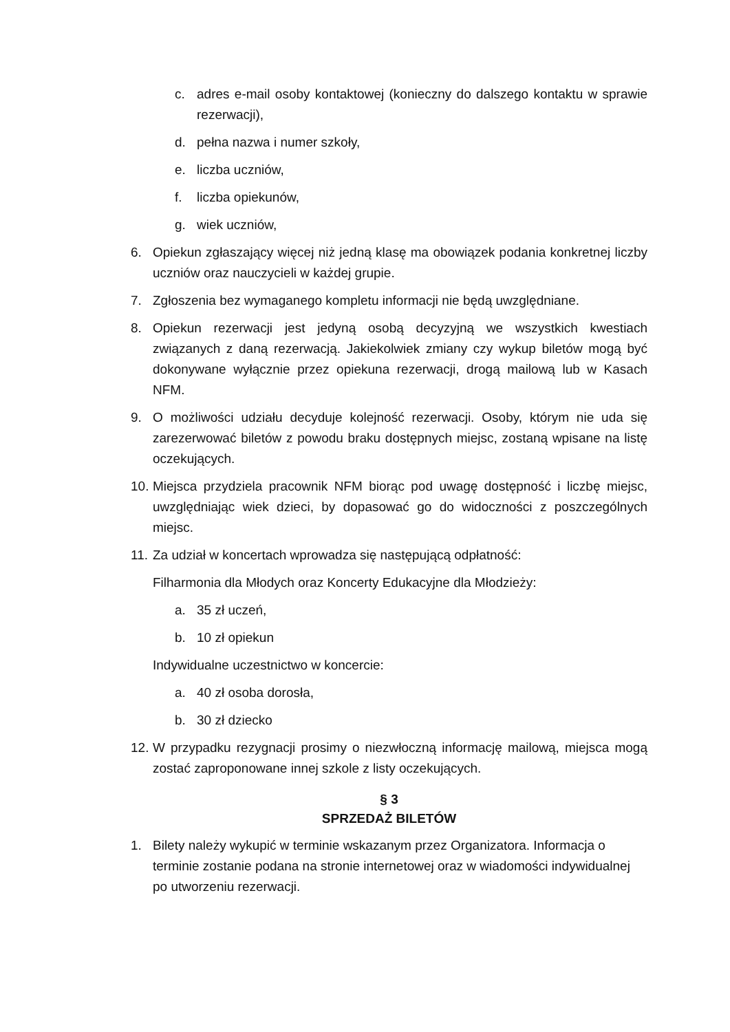c. adres e-mail osoby kontaktowej (konieczny do dalszego kontaktu w sprawie rezerwacji),
d. pełna nazwa i numer szkoły,
e. liczba uczniów,
f. liczba opiekunów,
g. wiek uczniów,
6. Opiekun zgłaszający więcej niż jedną klasę ma obowiązek podania konkretnej liczby uczniów oraz nauczycieli w każdej grupie.
7. Zgłoszenia bez wymaganego kompletu informacji nie będą uwzględniane.
8. Opiekun rezerwacji jest jedyną osobą decyzyjną we wszystkich kwestiach związanych z daną rezerwacją. Jakiekolwiek zmiany czy wykup biletów mogą być dokonywane wyłącznie przez opiekuna rezerwacji, drogą mailową lub w Kasach NFM.
9. O możliwości udziału decyduje kolejność rezerwacji. Osoby, którym nie uda się zarezerwować biletów z powodu braku dostępnych miejsc, zostaną wpisane na listę oczekujących.
10. Miejsca przydziela pracownik NFM biorąc pod uwagę dostępność i liczbę miejsc, uwzględniając wiek dzieci, by dopasować go do widoczności z poszczególnych miejsc.
11. Za udział w koncertach wprowadza się następującą odpłatność:
Filharmonia dla Młodych oraz Koncerty Edukacyjne dla Młodzieży:
a. 35 zł uczeń,
b. 10 zł opiekun
Indywidualne uczestnictwo w koncercie:
a. 40 zł osoba dorosła,
b. 30 zł dziecko
12. W przypadku rezygnacji prosimy o niezwłoczną informację mailową, miejsca mogą zostać zaproponowane innej szkole z listy oczekujących.
§ 3
SPRZEDAŻ BILETÓW
1. Bilety należy wykupić w terminie wskazanym przez Organizatora. Informacja o terminie zostanie podana na stronie internetowej oraz w wiadomości indywidualnej po utworzeniu rezerwacji.